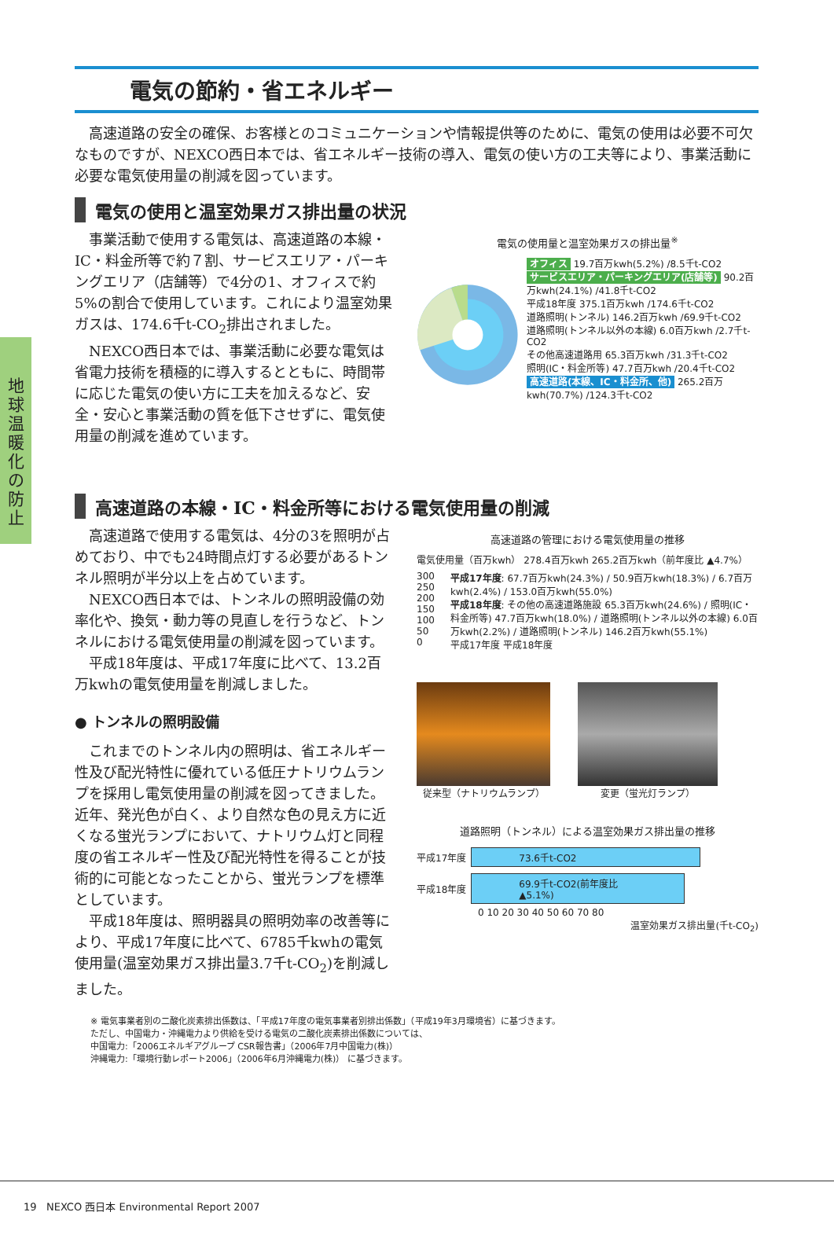地球温暖化の防止
電気の節約・省エネルギー
高速道路の安全の確保、お客様とのコミュニケーションや情報提供等のために、電気の使用は必要不可欠なものですが、NEXCO西日本では、省エネルギー技術の導入、電気の使い方の工夫等により、事業活動に必要な電気使用量の削減を図っています。
電気の使用と温室効果ガス排出量の状況
事業活動で使用する電気は、高速道路の本線・IC・料金所等で約７割、サービスエリア・パーキングエリア（店舗等）で4分の1、オフィスで約5%の割合で使用しています。これにより温室効果ガスは、174.6千t-CO<sub>2</sub>排出されました。
NEXCO西日本では、事業活動に必要な電気は省電力技術を積極的に導入するとともに、時間帯に応じた電気の使い方に工夫を加えるなど、安全・安心と事業活動の質を低下させずに、電気使用量の削減を進めています。
電気の使用量と温室効果ガスの排出量<sup>※</sup>
オフィス 19.7百万kwh(5.2%) /8.5千t-CO2
サービスエリア・パーキングエリア(店舗等) 90.2百万kwh(24.1%) /41.8千t-CO2
平成18年度 375.1百万kwh /174.6千t-CO2
道路照明(トンネル) 146.2百万kwh /69.9千t-CO2
道路照明(トンネル以外の本線) 6.0百万kwh /2.7千t-CO2
その他高速道路用 65.3百万kwh /31.3千t-CO2
照明(IC・料金所等) 47.7百万kwh /20.4千t-CO2
高速道路(本線、IC・料金所、他) 265.2百万kwh(70.7%) /124.3千t-CO2
高速道路の本線・IC・料金所等における電気使用量の削減
高速道路で使用する電気は、4分の3を照明が占めており、中でも24時間点灯する必要があるトンネル照明が半分以上を占めています。
NEXCO西日本では、トンネルの照明設備の効率化や、換気・動力等の見直しを行うなど、トンネルにおける電気使用量の削減を図っています。
平成18年度は、平成17年度に比べて、13.2百万kwhの電気使用量を削減しました。
● トンネルの照明設備
これまでのトンネル内の照明は、省エネルギー性及び配光特性に優れている低圧ナトリウムランプを採用し電気使用量の削減を図ってきました。近年、発光色が白く、より自然な色の見え方に近くなる蛍光ランプにおいて、ナトリウム灯と同程度の省エネルギー性及び配光特性を得ることが技術的に可能となったことから、蛍光ランプを標準としています。
平成18年度は、照明器具の照明効率の改善等により、平成17年度に比べて、6785千kwhの電気使用量(温室効果ガス排出量3.7千t-CO<sub>2</sub>)を削減しました。
高速道路の管理における電気使用量の推移
電気使用量（百万kwh） 278.4百万kwh 265.2百万kwh（前年度比 ▲4.7%）
300
250
200
150
100
50
0
平成17年度: 67.7百万kwh(24.3%) / 50.9百万kwh(18.3%) / 6.7百万kwh(2.4%) / 153.0百万kwh(55.0%)
平成18年度: その他の高速道路施設 65.3百万kwh(24.6%) / 照明(IC・料金所等) 47.7百万kwh(18.0%) / 道路照明(トンネル以外の本線) 6.0百万kwh(2.2%) / 道路照明(トンネル) 146.2百万kwh(55.1%)
平成17年度 平成18年度
従来型（ナトリウムランプ） 変更（蛍光灯ランプ）
道路照明（トンネル）による温室効果ガス排出量の推移
平成17年度
73.6千t-CO2
平成18年度
69.9千t-CO2(前年度比▲5.1%)
0 10 20 30 40 50 60 70 80
温室効果ガス排出量(千t-CO<sub>2</sub>)
※ 電気事業者別の二酸化炭素排出係数は、「平成17年度の電気事業者別排出係数」（平成19年3月環境省）に基づきます。
ただし、中国電力・沖縄電力より供給を受ける電気の二酸化炭素排出係数については、
中国電力:「2006エネルギアグループ CSR報告書」（2006年7月中国電力(株)）
沖縄電力:「環境行動レポート2006」（2006年6月沖縄電力(株)） に基づきます。
19 NEXCO 西日本 Environmental Report 2007